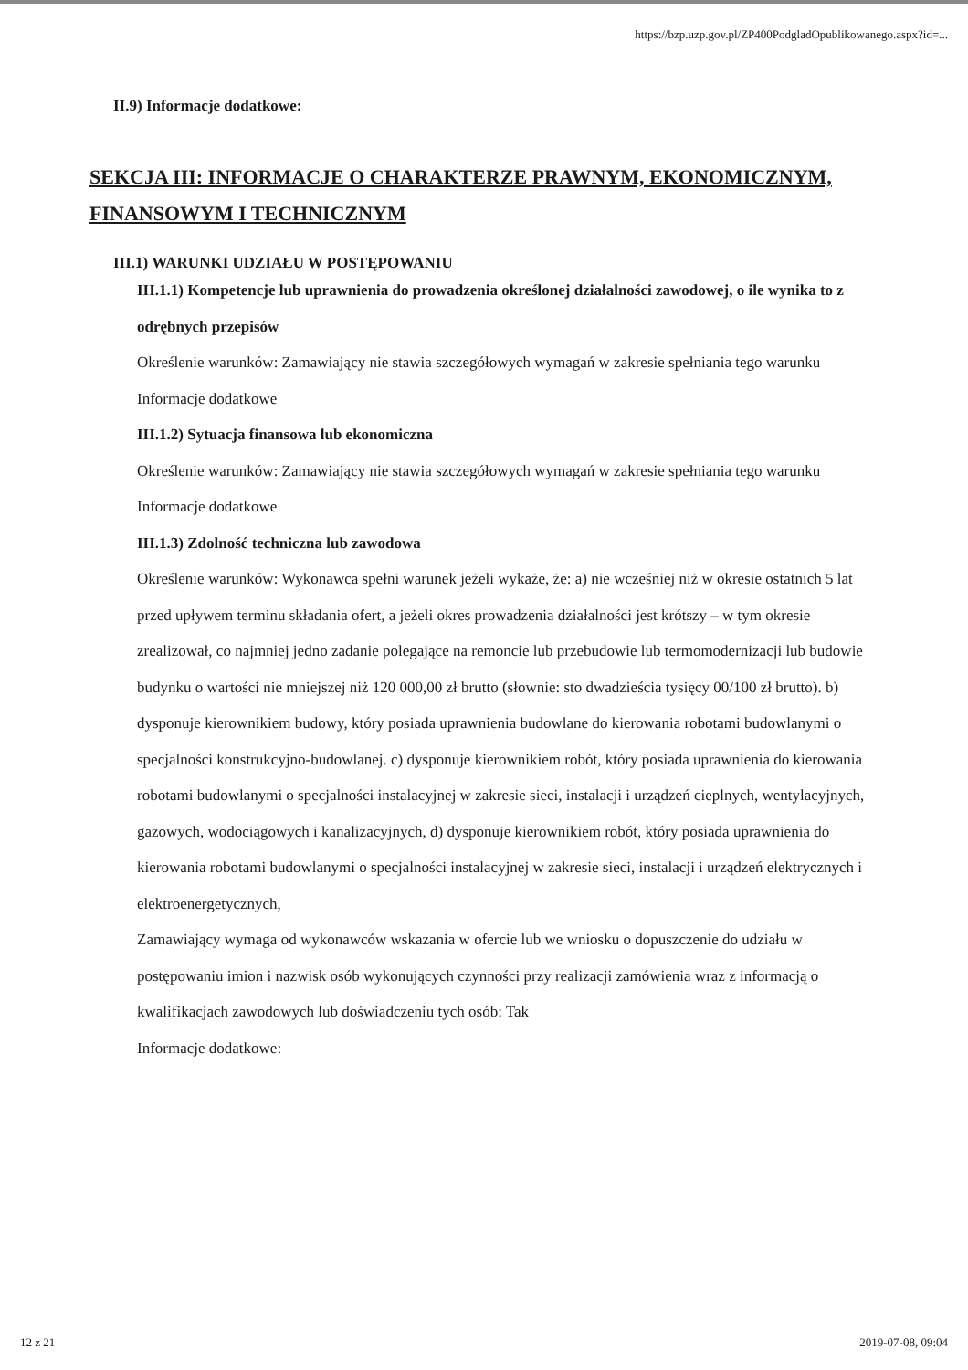https://bzp.uzp.gov.pl/ZP400PodgladOpublikowanego.aspx?id=...
II.9) Informacje dodatkowe:
SEKCJA III: INFORMACJE O CHARAKTERZE PRAWNYM, EKONOMICZNYM, FINANSOWYM I TECHNICZNYM
III.1) WARUNKI UDZIAŁU W POSTĘPOWANIU
III.1.1) Kompetencje lub uprawnienia do prowadzenia określonej działalności zawodowej, o ile wynika to z odrębnych przepisów
Określenie warunków: Zamawiający nie stawia szczegółowych wymagań w zakresie spełniania tego warunku
Informacje dodatkowe
III.1.2) Sytuacja finansowa lub ekonomiczna
Określenie warunków: Zamawiający nie stawia szczegółowych wymagań w zakresie spełniania tego warunku
Informacje dodatkowe
III.1.3) Zdolność techniczna lub zawodowa
Określenie warunków: Wykonawca spełni warunek jeżeli wykaże, że: a) nie wcześniej niż w okresie ostatnich 5 lat przed upływem terminu składania ofert, a jeżeli okres prowadzenia działalności jest krótszy – w tym okresie zrealizował, co najmniej jedno zadanie polegające na remoncie lub przebudowie lub termomodernizacji lub budowie budynku o wartości nie mniejszej niż 120 000,00 zł brutto (słownie: sto dwadzieścia tysięcy 00/100 zł brutto). b) dysponuje kierownikiem budowy, który posiada uprawnienia budowlane do kierowania robotami budowlanymi o specjalności konstrukcyjno-budowlanej. c) dysponuje kierownikiem robót, który posiada uprawnienia do kierowania robotami budowlanymi o specjalności instalacyjnej w zakresie sieci, instalacji i urządzeń cieplnych, wentylacyjnych, gazowych, wodociągowych i kanalizacyjnych, d) dysponuje kierownikiem robót, który posiada uprawnienia do kierowania robotami budowlanymi o specjalności instalacyjnej w zakresie sieci, instalacji i urządzeń elektrycznych i elektroenergetycznych,
Zamawiający wymaga od wykonawców wskazania w ofercie lub we wniosku o dopuszczenie do udziału w postępowaniu imion i nazwisk osób wykonujących czynności przy realizacji zamówienia wraz z informacją o kwalifikacjach zawodowych lub doświadczeniu tych osób: Tak
Informacje dodatkowe:
12 z 21 2019-07-08, 09:04